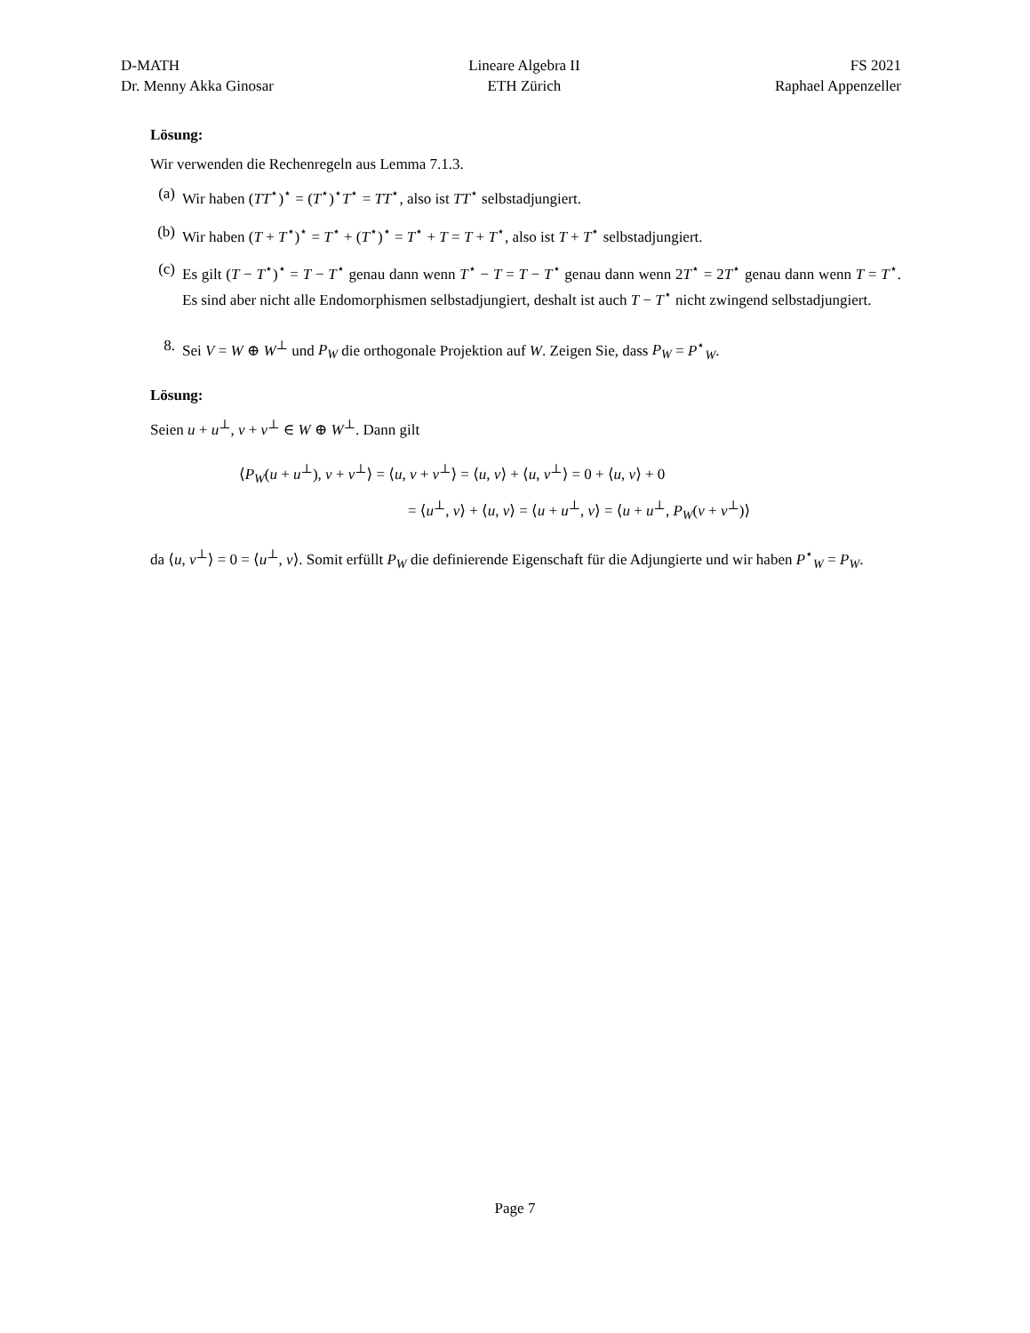D-MATH
Dr. Menny Akka Ginosar
Lineare Algebra II
ETH Zürich
FS 2021
Raphael Appenzeller
Lösung:
Wir verwenden die Rechenregeln aus Lemma 7.1.3.
(a) Wir haben (TT<sup>⋆</sup>)<sup>⋆</sup> = (T<sup>⋆</sup>)<sup>⋆</sup>T<sup>⋆</sup> = TT<sup>⋆</sup>, also ist TT<sup>⋆</sup> selbstadjungiert.
(b) Wir haben (T + T<sup>⋆</sup>)<sup>⋆</sup> = T<sup>⋆</sup> + (T<sup>⋆</sup>)<sup>⋆</sup> = T<sup>⋆</sup> + T = T + T<sup>⋆</sup>, also ist T + T<sup>⋆</sup> selbstadjungiert.
(c) Es gilt (T − T<sup>⋆</sup>)<sup>⋆</sup> = T − T<sup>⋆</sup> genau dann wenn T<sup>⋆</sup> − T = T − T<sup>⋆</sup> genau dann wenn 2T<sup>⋆</sup> = 2T<sup>⋆</sup> genau dann wenn T = T<sup>⋆</sup>. Es sind aber nicht alle Endomorphismen selbstadjungiert, deshalt ist auch T − T<sup>⋆</sup> nicht zwingend selbstadjungiert.
8. Sei V = W ⊕ W<sup>⊥</sup> und P<sub>W</sub> die orthogonale Projektion auf W. Zeigen Sie, dass P<sub>W</sub> = P<sup>⋆</sup><sub>W</sub>.
Lösung:
Seien u + u<sup>⊥</sup>, v + v<sup>⊥</sup> ∈ W ⊕ W<sup>⊥</sup>. Dann gilt
⟨P<sub>W</sub>(u + u<sup>⊥</sup>), v + v<sup>⊥</sup>⟩ = ⟨u, v + v<sup>⊥</sup>⟩ = ⟨u, v⟩ + ⟨u, v<sup>⊥</sup>⟩ = 0 + ⟨u, v⟩ + 0
= ⟨u<sup>⊥</sup>, v⟩ + ⟨u, v⟩ = ⟨u + u<sup>⊥</sup>, v⟩ = ⟨u + u<sup>⊥</sup>, P<sub>W</sub>(v + v<sup>⊥</sup>)⟩
da ⟨u, v<sup>⊥</sup>⟩ = 0 = ⟨u<sup>⊥</sup>, v⟩. Somit erfüllt P<sub>W</sub> die definierende Eigenschaft für die Adjungierte und wir haben P<sup>⋆</sup><sub>W</sub> = P<sub>W</sub>.
Page 7